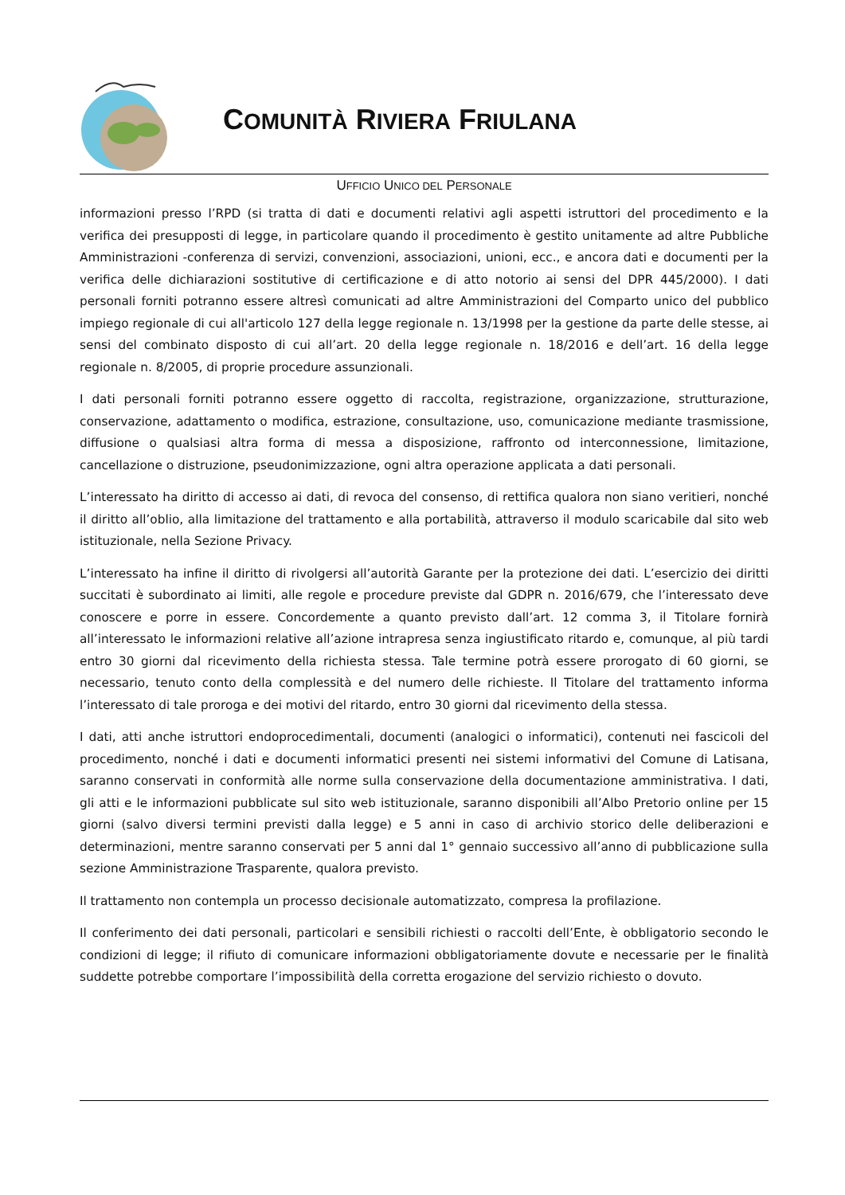COMUNITÀ RIVIERA FRIULANA
UFFICIO UNICO DEL PERSONALE
informazioni presso l’RPD (si tratta di dati e documenti relativi agli aspetti istruttori del procedimento e la verifica dei presupposti di legge, in particolare quando il procedimento è gestito unitamente ad altre Pubbliche Amministrazioni -conferenza di servizi, convenzioni, associazioni, unioni, ecc., e ancora dati e documenti per la verifica delle dichiarazioni sostitutive di certificazione e di atto notorio ai sensi del DPR 445/2000). I dati personali forniti potranno essere altresì comunicati ad altre Amministrazioni del Comparto unico del pubblico impiego regionale di cui all'articolo 127 della legge regionale n. 13/1998 per la gestione da parte delle stesse, ai sensi del combinato disposto di cui all’art. 20 della legge regionale n. 18/2016 e dell’art. 16 della legge regionale n. 8/2005, di proprie procedure assunzionali.
I dati personali forniti potranno essere oggetto di raccolta, registrazione, organizzazione, strutturazione, conservazione, adattamento o modifica, estrazione, consultazione, uso, comunicazione mediante trasmissione, diffusione o qualsiasi altra forma di messa a disposizione, raffronto od interconnessione, limitazione, cancellazione o distruzione, pseudonimizzazione, ogni altra operazione applicata a dati personali.
L’interessato ha diritto di accesso ai dati, di revoca del consenso, di rettifica qualora non siano veritieri, nonché il diritto all’oblio, alla limitazione del trattamento e alla portabilità, attraverso il modulo scaricabile dal sito web istituzionale, nella Sezione Privacy.
L’interessato ha infine il diritto di rivolgersi all’autorità Garante per la protezione dei dati. L’esercizio dei diritti succitati è subordinato ai limiti, alle regole e procedure previste dal GDPR n. 2016/679, che l’interessato deve conoscere e porre in essere. Concordemente a quanto previsto dall’art. 12 comma 3, il Titolare fornirà all’interessato le informazioni relative all’azione intrapresa senza ingiustificato ritardo e, comunque, al più tardi entro 30 giorni dal ricevimento della richiesta stessa. Tale termine potrà essere prorogato di 60 giorni, se necessario, tenuto conto della complessità e del numero delle richieste. Il Titolare del trattamento informa l’interessato di tale proroga e dei motivi del ritardo, entro 30 giorni dal ricevimento della stessa.
I dati, atti anche istruttori endoprocedimentali, documenti (analogici o informatici), contenuti nei fascicoli del procedimento, nonché i dati e documenti informatici presenti nei sistemi informativi del Comune di Latisana, saranno conservati in conformità alle norme sulla conservazione della documentazione amministrativa. I dati, gli atti e le informazioni pubblicate sul sito web istituzionale, saranno disponibili all’Albo Pretorio online per 15 giorni (salvo diversi termini previsti dalla legge) e 5 anni in caso di archivio storico delle deliberazioni e determinazioni, mentre saranno conservati per 5 anni dal 1° gennaio successivo all’anno di pubblicazione sulla sezione Amministrazione Trasparente, qualora previsto.
Il trattamento non contempla un processo decisionale automatizzato, compresa la profilazione.
Il conferimento dei dati personali, particolari e sensibili richiesti o raccolti dell’Ente, è obbligatorio secondo le condizioni di legge; il rifiuto di comunicare informazioni obbligatoriamente dovute e necessarie per le finalità suddette potrebbe comportare l’impossibilità della corretta erogazione del servizio richiesto o dovuto.